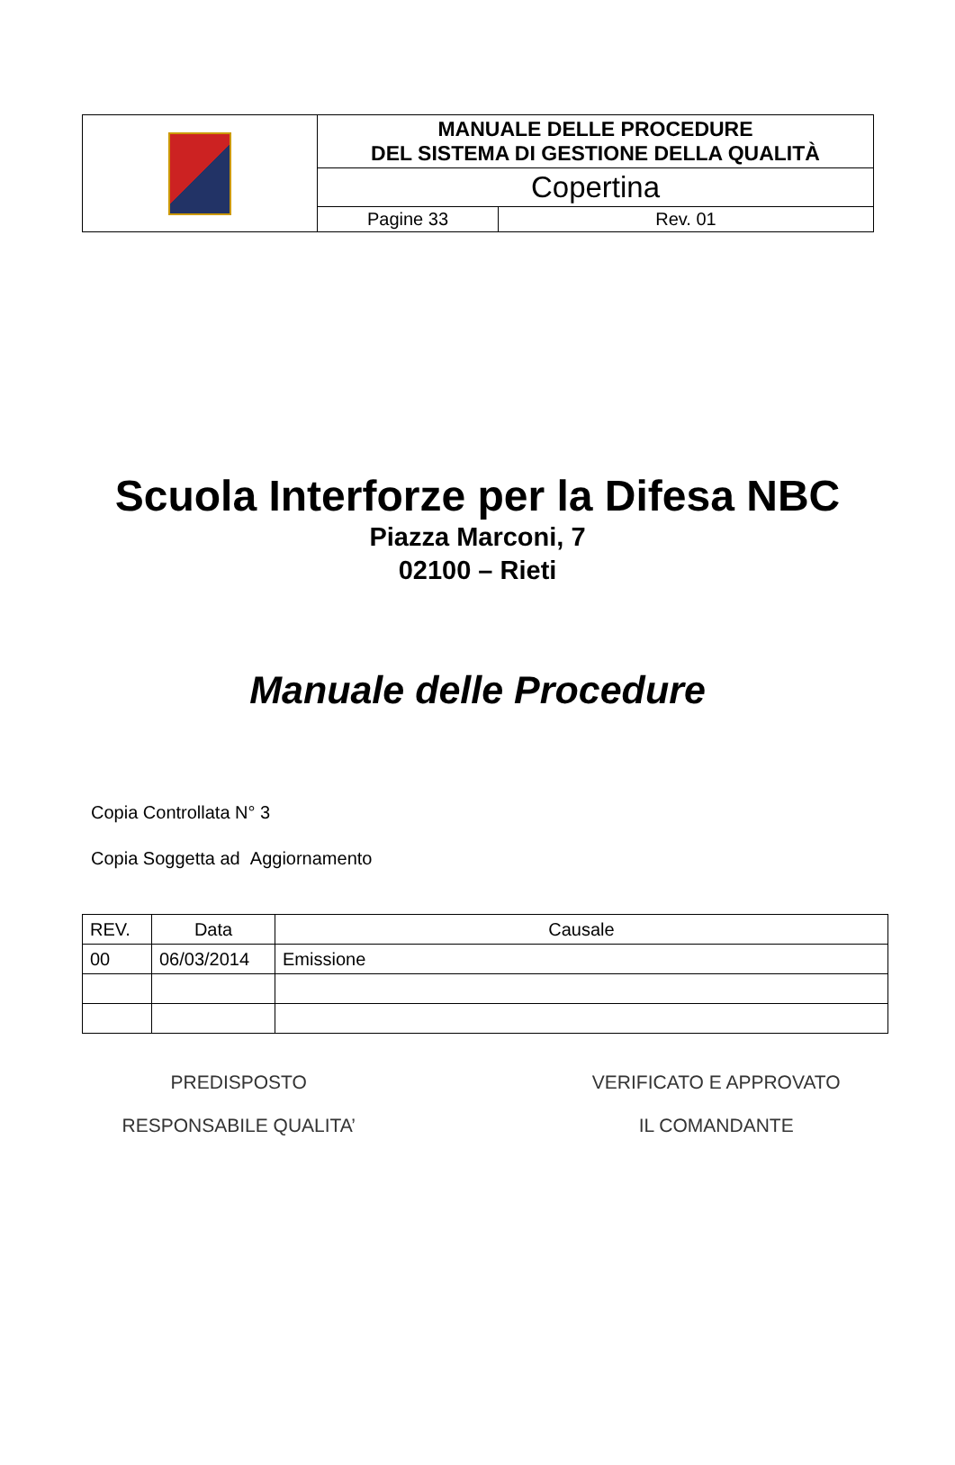| | MANUALE DELLE PROCEDURE DEL SISTEMA DI GESTIONE DELLA QUALITÀ | |
| | Copertina | |
| | Pagine 33 | Rev. 01 |
Scuola Interforze per la Difesa NBC
Piazza Marconi, 7
02100 – Rieti
Manuale delle Procedure
Copia Controllata N° 3
Copia Soggetta ad Aggiornamento
| REV. | Data | Causale |
| --- | --- | --- |
| 00 | 06/03/2014 | Emissione |
PREDISPOSTO
RESPONSABILE QUALITA’
VERIFICATO E APPROVATO
IL COMANDANTE